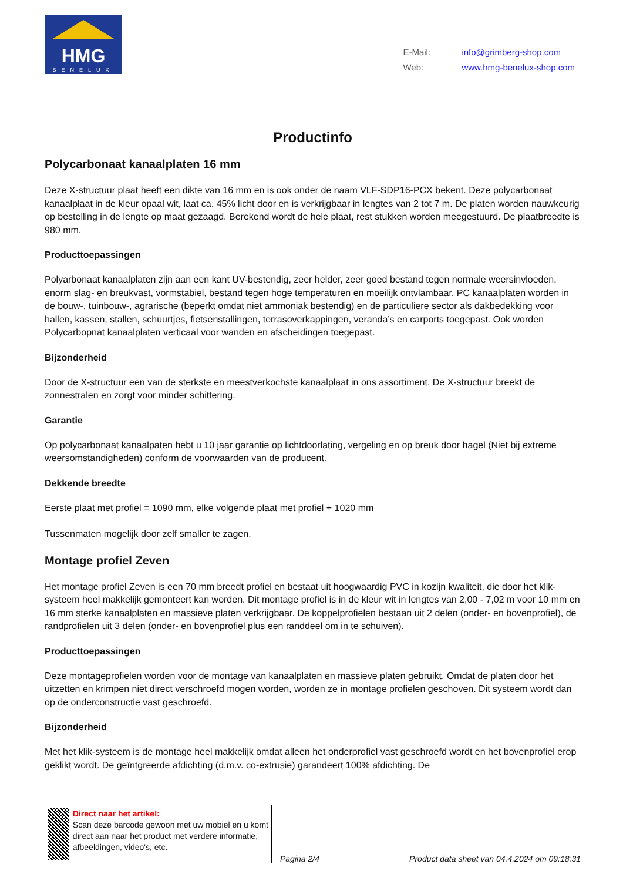HMG
BENELUX
E-Mail: info@grimberg-shop.com
Web: www.hmg-benelux-shop.com
Productinfo
Polycarbonaat kanaalplaten 16 mm
Deze X-structuur plaat heeft een dikte van 16 mm en is ook onder de naam VLF-SDP16-PCX bekent. Deze polycarbonaat kanaalplaat in de kleur opaal wit, laat ca. 45% licht door en is verkrijgbaar in lengtes van 2 tot 7 m. De platen worden nauwkeurig op bestelling in de lengte op maat gezaagd. Berekend wordt de hele plaat, rest stukken worden meegestuurd. De plaatbreedte is 980 mm.
Producttoepassingen
Polyarbonaat kanaalplaten zijn aan een kant UV-bestendig, zeer helder, zeer goed bestand tegen normale weersinvloeden, enorm slag- en breukvast, vormstabiel, bestand tegen hoge temperaturen en moeilijk ontvlambaar. PC kanaalplaten worden in de bouw-, tuinbouw-, agrarische (beperkt omdat niet ammoniak bestendig) en de particuliere sector als dakbedekking voor hallen, kassen, stallen, schuurtjes, fietsenstallingen, terrasoverkappingen, veranda’s en carports toegepast. Ook worden Polycarbopnat kanaalplaten verticaal voor wanden en afscheidingen toegepast.
Bijzonderheid
Door de X-structuur een van de sterkste en meestverkochste kanaalplaat in ons assortiment. De X-structuur breekt de zonnestralen en zorgt voor minder schittering.
Garantie
Op polycarbonaat kanaalpaten hebt u 10 jaar garantie op lichtdoorlating, vergeling en op breuk door hagel (Niet bij extreme weersomstandigheden) conform de voorwaarden van de producent.
Dekkende breedte
Eerste plaat met profiel = 1090 mm, elke volgende plaat met profiel + 1020 mm
Tussenmaten mogelijk door zelf smaller te zagen.
Montage profiel Zeven
Het montage profiel Zeven is een 70 mm breedt profiel en bestaat uit hoogwaardig PVC in kozijn kwaliteit, die door het klik-systeem heel makkelijk gemonteert kan worden. Dit montage profiel is in de kleur wit in lengtes van 2,00 - 7,02 m voor 10 mm en 16 mm sterke kanaalplaten en massieve platen verkrijgbaar. De koppelprofielen bestaan uit 2 delen (onder- en bovenprofiel), de randprofielen uit 3 delen (onder- en bovenprofiel plus een randdeel om in te schuiven).
Producttoepassingen
Deze montageprofielen worden voor de montage van kanaalplaten en massieve platen gebruikt. Omdat de platen door het uitzetten en krimpen niet direct verschroefd mogen worden, worden ze in montage profielen geschoven. Dit systeem wordt dan op de onderconstructie vast geschroefd.
Bijzonderheid
Met het klik-systeem is de montage heel makkelijk omdat alleen het onderprofiel vast geschroefd wordt en het bovenprofiel erop geklikt wordt. De geïntgreerde afdichting (d.m.v. co-extrusie) garandeert 100% afdichting. De
Direct naar het artikel:
Scan deze barcode gewoon met uw mobiel en u komt direct aan naar het product met verdere informatie, afbeeldingen, video's, etc.
Pagina 2/4 Product data sheet van 04.4.2024 om 09:18:31